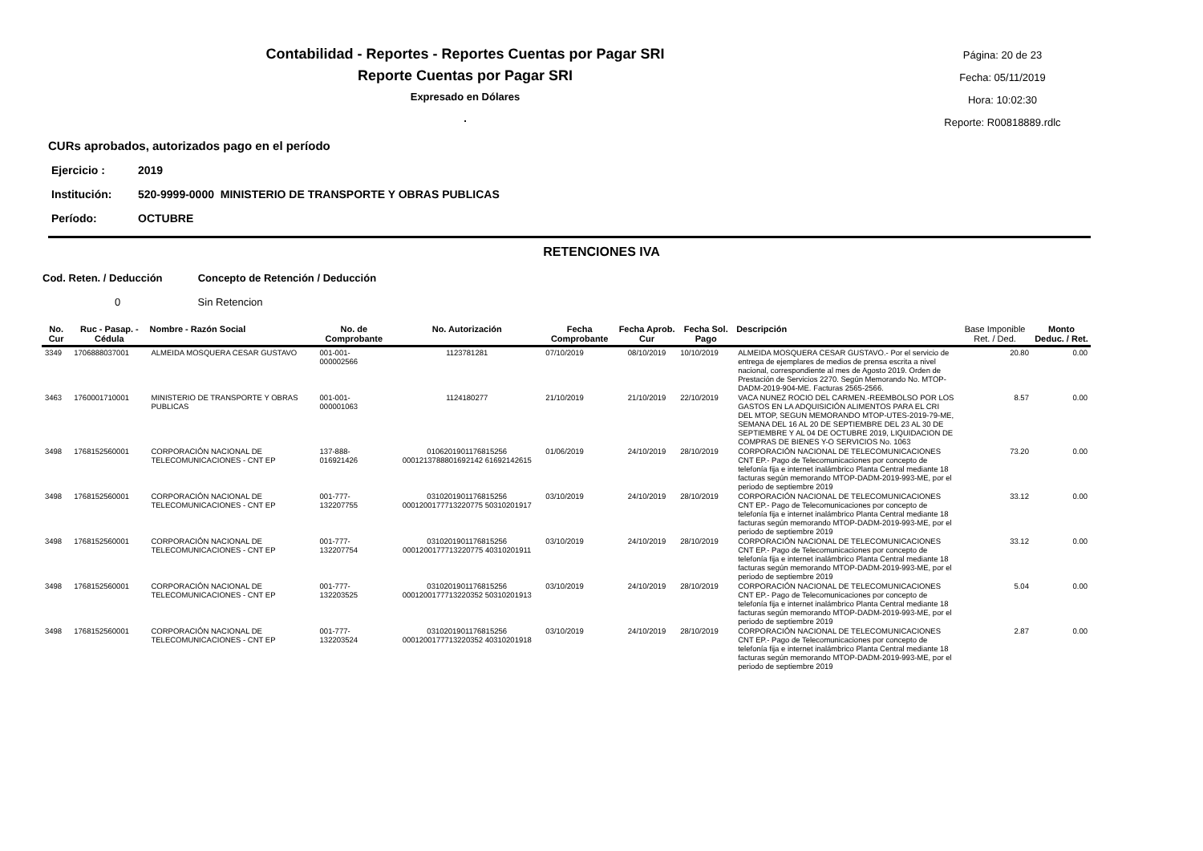Contabilidad - Reportes - Reportes Cuentas por Pagar SRI
Reporte Cuentas por Pagar SRI
Expresado en Dólares
.
Página: 20 de 23
Fecha: 05/11/2019
Hora: 10:02:30
Reporte: R00818889.rdlc
CURs aprobados, autorizados pago en el período
Ejercicio : 2019
Institución: 520-9999-0000 MINISTERIO DE TRANSPORTE Y OBRAS PUBLICAS
Período: OCTUBRE
RETENCIONES IVA
Cod. Reten. / Deducción Concepto de Retención / Deducción
0 Sin Retencion
| No. Cur | Ruc - Pasap. - Cédula | Nombre - Razón Social | No. de Comprobante | No. Autorización | Fecha Comprobante | Fecha Aprob. Cur | Fecha Sol. Pago | Descripción | Base Imponible Ret. / Ded. | Monto Deduc. / Ret. |
| --- | --- | --- | --- | --- | --- | --- | --- | --- | --- | --- |
| 3349 | 1706888037001 | ALMEIDA MOSQUERA CESAR GUSTAVO | 001-001-000002566 | 1123781281 | 07/10/2019 | 08/10/2019 | 10/10/2019 | ALMEIDA MOSQUERA CESAR GUSTAVO.- Por el servicio de entrega de ejemplares de medios de prensa escrita a nivel nacional, correspondiente al mes de Agosto 2019. Orden de Prestación de Servicios 2270. Según Memorando No. MTOP-DADM-2019-904-ME. Facturas 2565-2566. | 20.80 | 0.00 |
| 3463 | 1760001710001 | MINISTERIO DE TRANSPORTE Y OBRAS PUBLICAS | 001-001-000001063 | 1124180277 | 21/10/2019 | 21/10/2019 | 22/10/2019 | VACA NUNEZ ROCIO DEL CARMEN.-REEMBOLSO POR LOS GASTOS EN LA ADQUISICIÓN ALIMENTOS PARA EL CRI DEL MTOP, SEGUN MEMORANDO MTOP-UTES-2019-79-ME, SEMANA DEL 16 AL 20 DE SEPTIEMBRE DEL 23 AL 30 DE SEPTIEMBRE Y AL 04 DE OCTUBRE 2019, LIQUIDACION DE COMPRAS DE BIENES Y-O SERVICIOS No. 1063 | 8.57 | 0.00 |
| 3498 | 1768152560001 | CORPORACIÓN NACIONAL DE TELECOMUNICACIONES - CNT EP | 137-888-016921426 | 0106201901176815256 0001213788801692142 61692142615 | 01/06/2019 | 24/10/2019 | 28/10/2019 | CORPORACIÓN NACIONAL DE TELECOMUNICACIONES CNT EP.- Pago de Telecomunicaciones por concepto de telefonía fija e internet inalámbrico Planta Central mediante 18 facturas según memorando MTOP-DADM-2019-993-ME, por el periodo de septiembre 2019 | 73.20 | 0.00 |
| 3498 | 1768152560001 | CORPORACIÓN NACIONAL DE TELECOMUNICACIONES - CNT EP | 001-777-132207755 | 0310201901176815256 0001200177713220775 50310201917 | 03/10/2019 | 24/10/2019 | 28/10/2019 | CORPORACIÓN NACIONAL DE TELECOMUNICACIONES CNT EP.- Pago de Telecomunicaciones por concepto de telefonía fija e internet inalámbrico Planta Central mediante 18 facturas según memorando MTOP-DADM-2019-993-ME, por el periodo de septiembre 2019 | 33.12 | 0.00 |
| 3498 | 1768152560001 | CORPORACIÓN NACIONAL DE TELECOMUNICACIONES - CNT EP | 001-777-132207754 | 0310201901176815256 0001200177713220775 40310201911 | 03/10/2019 | 24/10/2019 | 28/10/2019 | CORPORACIÓN NACIONAL DE TELECOMUNICACIONES CNT EP.- Pago de Telecomunicaciones por concepto de telefonía fija e internet inalámbrico Planta Central mediante 18 facturas según memorando MTOP-DADM-2019-993-ME, por el periodo de septiembre 2019 | 33.12 | 0.00 |
| 3498 | 1768152560001 | CORPORACIÓN NACIONAL DE TELECOMUNICACIONES - CNT EP | 001-777-132203525 | 0310201901176815256 0001200177713220352 50310201913 | 03/10/2019 | 24/10/2019 | 28/10/2019 | CORPORACIÓN NACIONAL DE TELECOMUNICACIONES CNT EP.- Pago de Telecomunicaciones por concepto de telefonía fija e internet inalámbrico Planta Central mediante 18 facturas según memorando MTOP-DADM-2019-993-ME, por el periodo de septiembre 2019 | 5.04 | 0.00 |
| 3498 | 1768152560001 | CORPORACIÓN NACIONAL DE TELECOMUNICACIONES - CNT EP | 001-777-132203524 | 0310201901176815256 0001200177713220352 40310201918 | 03/10/2019 | 24/10/2019 | 28/10/2019 | CORPORACIÓN NACIONAL DE TELECOMUNICACIONES CNT EP.- Pago de Telecomunicaciones por concepto de telefonía fija e internet inalámbrico Planta Central mediante 18 facturas según memorando MTOP-DADM-2019-993-ME, por el periodo de septiembre 2019 | 2.87 | 0.00 |